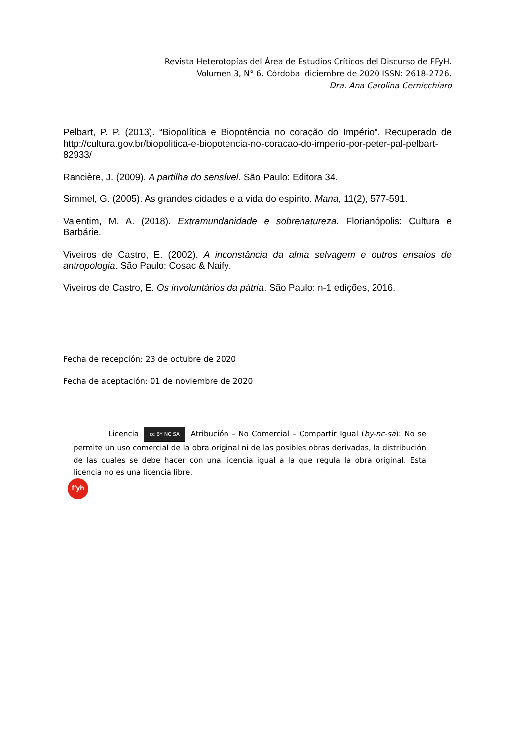Revista Heterotopías del Área de Estudios Críticos del Discurso de FFyH.
Volumen 3, N° 6. Córdoba, diciembre de 2020 ISSN: 2618-2726.
Dra. Ana Carolina Cernicchiaro
Pelbart, P. P. (2013). “Biopolítica e Biopotência no coração do Império”. Recuperado de http://cultura.gov.br/biopolitica-e-biopotencia-no-coracao-do-imperio-por-peter-pal-pelbart-82933/
Rancière, J. (2009). A partilha do sensível. São Paulo: Editora 34.
Simmel, G. (2005). As grandes cidades e a vida do espírito. Mana, 11(2), 577-591.
Valentim, M. A. (2018). Extramundanidade e sobrenatureza. Florianópolis: Cultura e Barbárie.
Viveiros de Castro, E. (2002). A inconstância da alma selvagem e outros ensaios de antropologia. São Paulo: Cosac & Naify.
Viveiros de Castro, E. Os involuntários da pátria. São Paulo: n-1 edições, 2016.
Fecha de recepción: 23 de octubre de 2020
Fecha de aceptación: 01 de noviembre de 2020
Licencia cc BY NC SA Atribución – No Comercial – Compartir Igual (by-nc-sa): No se permite un uso comercial de la obra original ni de las posibles obras derivadas, la distribución de las cuales se debe hacer con una licencia igual a la que regula la obra original. Esta licencia no es una licencia libre.
ffyh